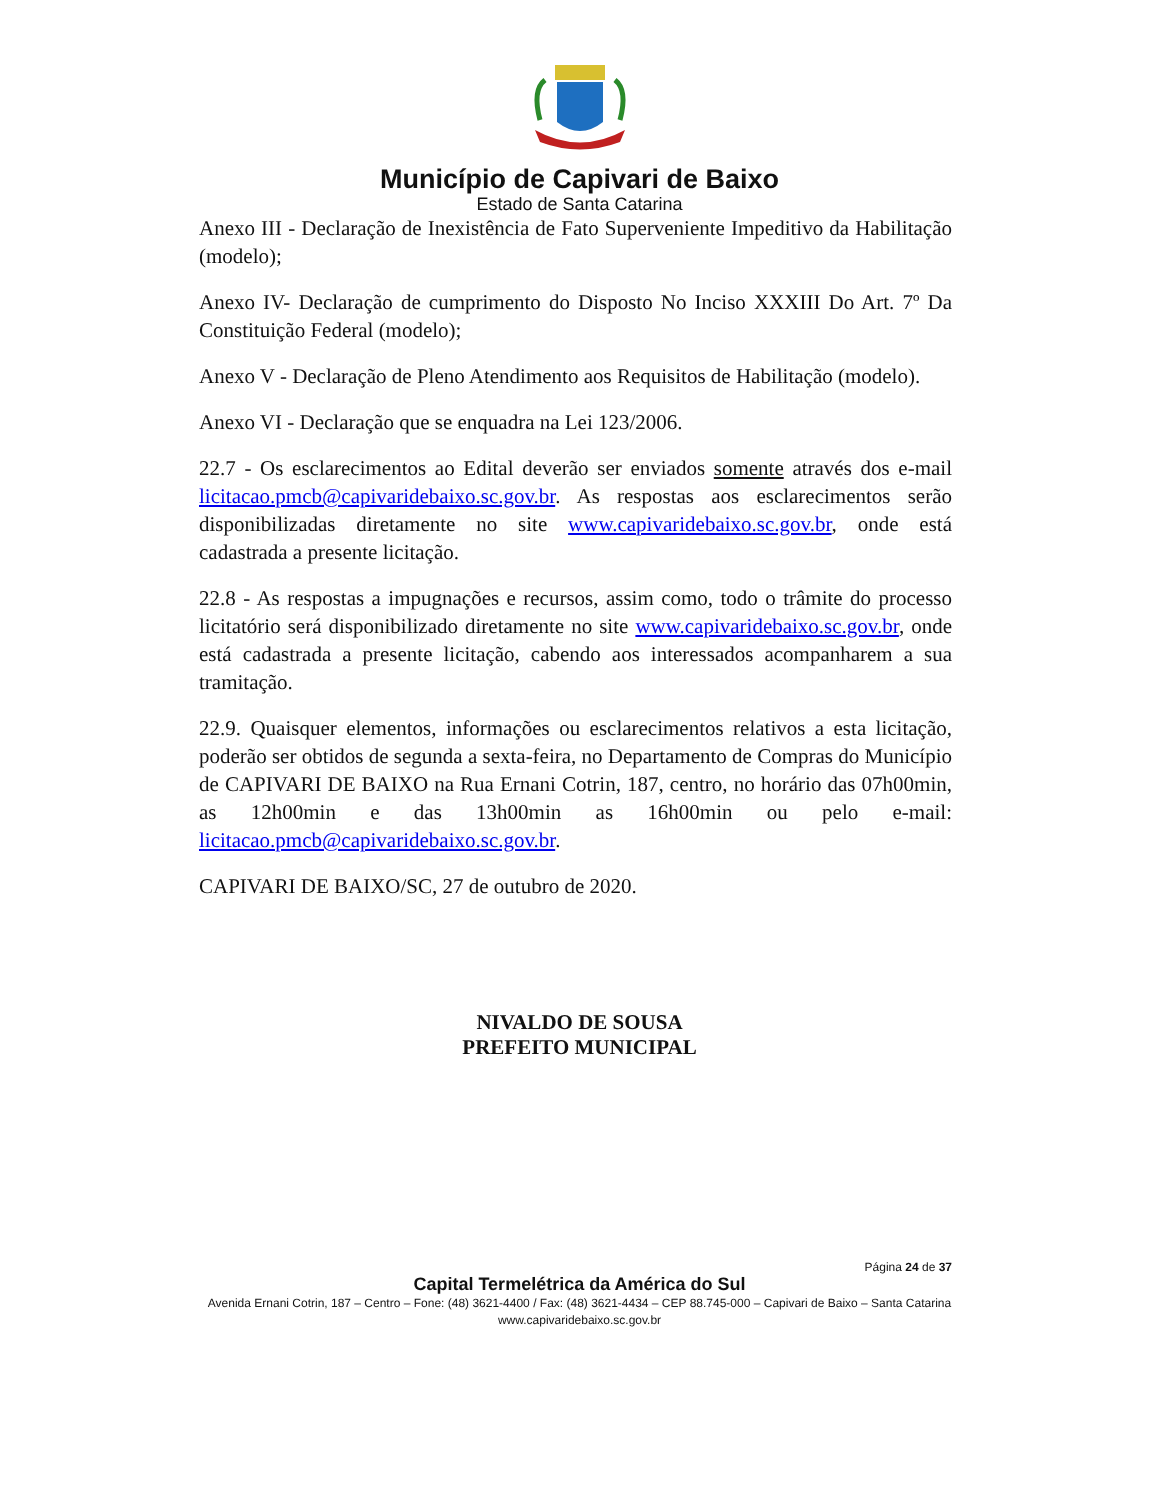Município de Capivari de Baixo
Estado de Santa Catarina
Anexo III - Declaração de Inexistência de Fato Superveniente Impeditivo da Habilitação (modelo);
Anexo IV- Declaração de cumprimento do Disposto No Inciso XXXIII Do Art. 7º Da Constituição Federal (modelo);
Anexo V - Declaração de Pleno Atendimento aos Requisitos de Habilitação (modelo).
Anexo VI - Declaração que se enquadra na Lei 123/2006.
22.7 - Os esclarecimentos ao Edital deverão ser enviados somente através dos e-mail licitacao.pmcb@capivaridebaixo.sc.gov.br. As respostas aos esclarecimentos serão disponibilizadas diretamente no site www.capivaridebaixo.sc.gov.br, onde está cadastrada a presente licitação.
22.8 - As respostas a impugnações e recursos, assim como, todo o trâmite do processo licitatório será disponibilizado diretamente no site www.capivaridebaixo.sc.gov.br, onde está cadastrada a presente licitação, cabendo aos interessados acompanharem a sua tramitação.
22.9. Quaisquer elementos, informações ou esclarecimentos relativos a esta licitação, poderão ser obtidos de segunda a sexta-feira, no Departamento de Compras do Município de CAPIVARI DE BAIXO na Rua Ernani Cotrin, 187, centro, no horário das 07h00min, as 12h00min e das 13h00min as 16h00min ou pelo e-mail: licitacao.pmcb@capivaridebaixo.sc.gov.br.
CAPIVARI DE BAIXO/SC, 27 de outubro de 2020.
NIVALDO DE SOUSA
PREFEITO MUNICIPAL
Página 24 de 37
Capital Termelétrica da América do Sul
Avenida Ernani Cotrin, 187 – Centro – Fone: (48) 3621-4400 / Fax: (48) 3621-4434 – CEP 88.745-000 – Capivari de Baixo – Santa Catarina
www.capivaridebaixo.sc.gov.br